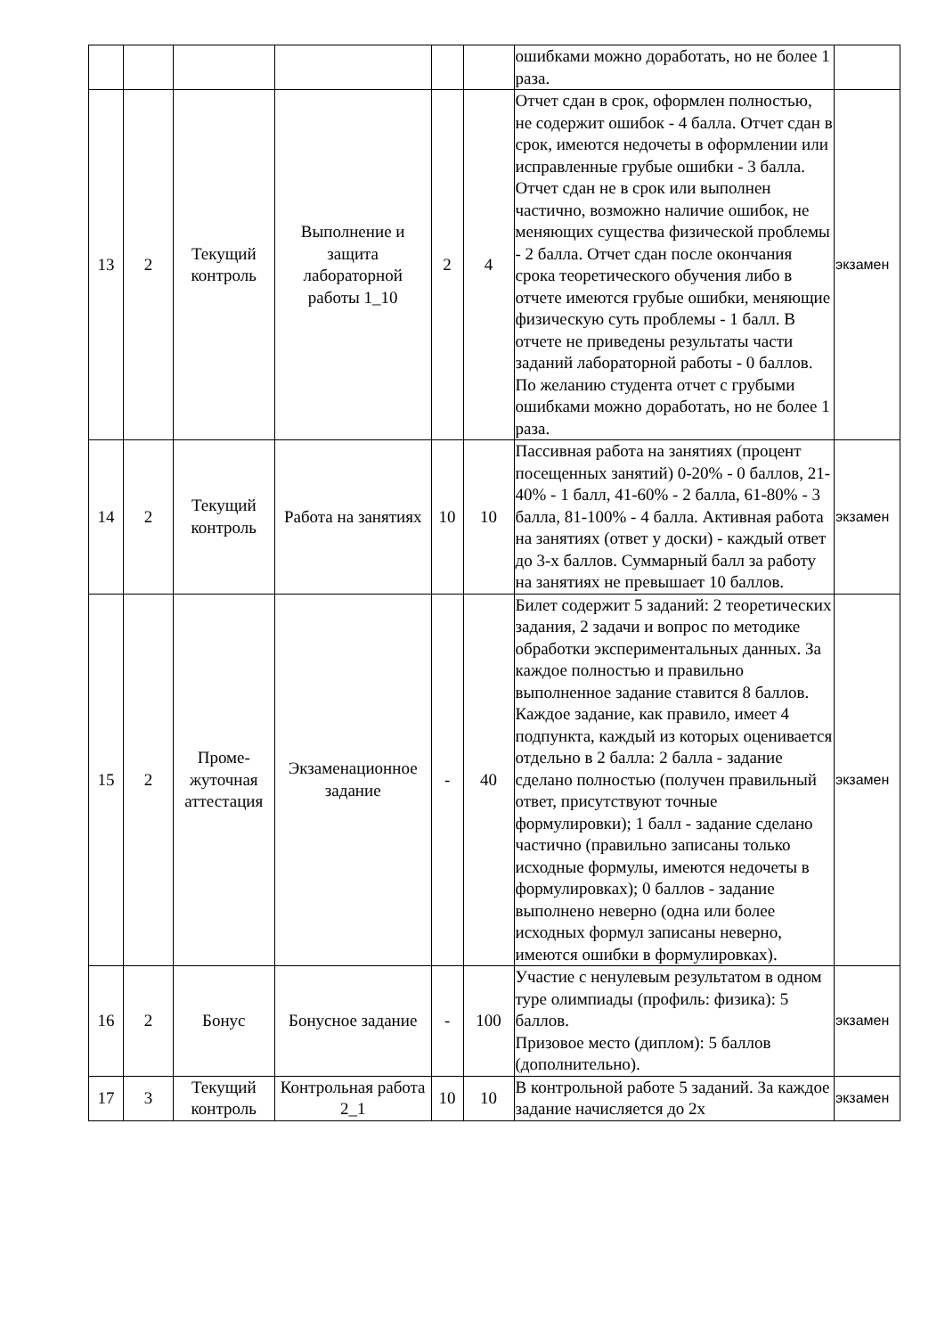| | | | | | | ошибками можно доработать, но не более 1 раза. | |
| 13 | 2 | Текущий контроль | Выполнение и защита лабораторной работы 1_10 | 2 | 4 | Отчет сдан в срок, оформлен полностью, не содержит ошибок - 4 балла. Отчет сдан в срок, имеются недочеты в оформлении или исправленные грубые ошибки - 3 балла. Отчет сдан не в срок или выполнен частично, возможно наличие ошибок, не меняющих существа физической проблемы - 2 балла. Отчет сдан после окончания срока теоретического обучения либо в отчете имеются грубые ошибки, меняющие физическую суть проблемы - 1 балл. В отчете не приведены результаты части заданий лабораторной работы - 0 баллов. По желанию студента отчет с грубыми ошибками можно доработать, но не более 1 раза. | экзамен |
| 14 | 2 | Текущий контроль | Работа на занятиях | 10 | 10 | Пассивная работа на занятиях (процент посещенных занятий) 0-20% - 0 баллов, 21-40% - 1 балл, 41-60% - 2 балла, 61-80% - 3 балла, 81-100% - 4 балла. Активная работа на занятиях (ответ у доски) - каждый ответ до 3-х баллов. Суммарный балл за работу на занятиях не превышает 10 баллов. | экзамен |
| 15 | 2 | Проме- жуточная аттестация | Экзаменационное задание | - | 40 | Билет содержит 5 заданий: 2 теоретических задания, 2 задачи и вопрос по методике обработки экспериментальных данных. За каждое полностью и правильно выполненное задание ставится 8 баллов. Каждое задание, как правило, имеет 4 подпункта, каждый из которых оценивается отдельно в 2 балла: 2 балла - задание сделано полностью (получен правильный ответ, присутствуют точные формулировки); 1 балл - задание сделано частично (правильно записаны только исходные формулы, имеются недочеты в формулировках); 0 баллов - задание выполнено неверно (одна или более исходных формул записаны неверно, имеются ошибки в формулировках). | экзамен |
| 16 | 2 | Бонус | Бонусное задание | - | 100 | Участие с ненулевым результатом в одном туре олимпиады (профиль: физика): 5 баллов. Призовое место (диплом): 5 баллов (дополнительно). | экзамен |
| 17 | 3 | Текущий контроль | Контрольная работа 2_1 | 10 | 10 | В контрольной работе 5 заданий. За каждое задание начисляется до 2х | экзамен |